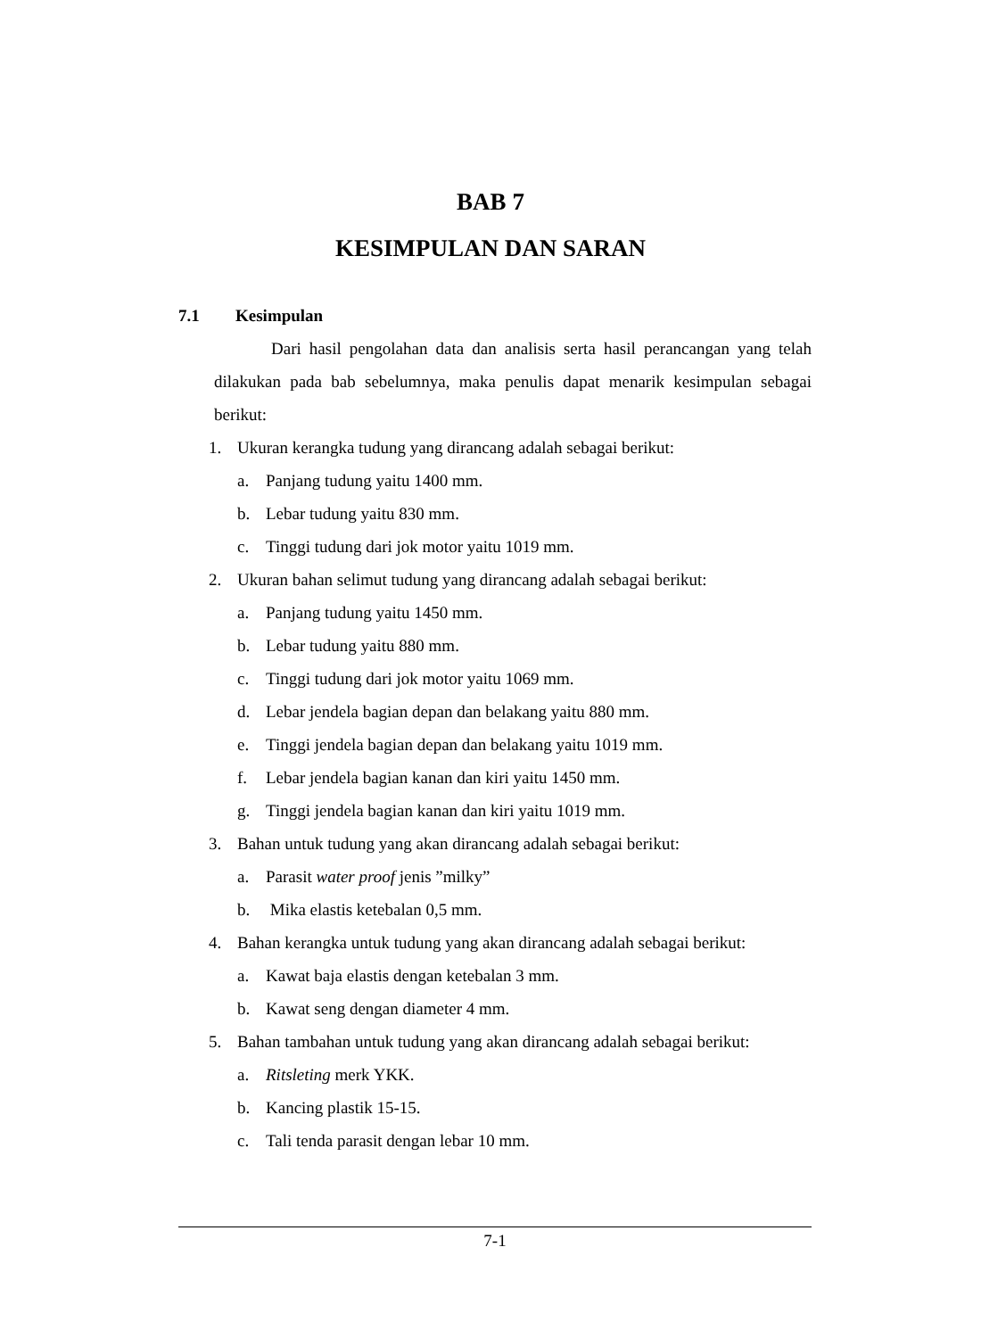BAB 7
KESIMPULAN DAN SARAN
7.1 Kesimpulan
Dari hasil pengolahan data dan analisis serta hasil perancangan yang telah dilakukan pada bab sebelumnya, maka penulis dapat menarik kesimpulan sebagai berikut:
1. Ukuran kerangka tudung yang dirancang adalah sebagai berikut:
a. Panjang tudung yaitu 1400 mm.
b. Lebar tudung yaitu 830 mm.
c. Tinggi tudung dari jok motor yaitu 1019 mm.
2. Ukuran bahan selimut tudung yang dirancang adalah sebagai berikut:
a. Panjang tudung yaitu 1450 mm.
b. Lebar tudung yaitu 880 mm.
c. Tinggi tudung dari jok motor yaitu 1069 mm.
d. Lebar jendela bagian depan dan belakang yaitu 880 mm.
e. Tinggi jendela bagian depan dan belakang yaitu 1019 mm.
f. Lebar jendela bagian kanan dan kiri yaitu 1450 mm.
g. Tinggi jendela bagian kanan dan kiri yaitu 1019 mm.
3. Bahan untuk tudung yang akan dirancang adalah sebagai berikut:
a. Parasit water proof jenis ”milky”
b. Mika elastis ketebalan 0,5 mm.
4. Bahan kerangka untuk tudung yang akan dirancang adalah sebagai berikut:
a. Kawat baja elastis dengan ketebalan 3 mm.
b. Kawat seng dengan diameter 4 mm.
5. Bahan tambahan untuk tudung yang akan dirancang adalah sebagai berikut:
a. Ritsleting merk YKK.
b. Kancing plastik 15-15.
c. Tali tenda parasit dengan lebar 10 mm.
7-1